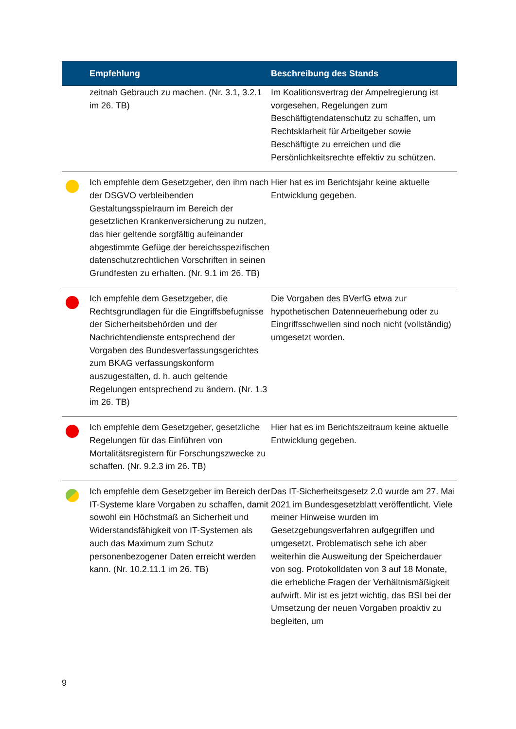| | Empfehlung | Beschreibung des Stands |
| --- | --- | --- |
| | zeitnah Gebrauch zu machen. (Nr. 3.1, 3.2.1 im 26. TB) | Im Koalitionsvertrag der Ampelregierung ist vorgesehen, Regelungen zum Beschäftigtendatenschutz zu schaffen, um Rechtsklarheit für Arbeitgeber sowie Beschäftigte zu erreichen und die Persönlichkeitsrechte effektiv zu schützen. |
| | Ich empfehle dem Gesetzgeber, den ihm nach der DSGVO verbleibenden Gestaltungsspielraum im Bereich der gesetzlichen Krankenversicherung zu nutzen, das hier geltende sorgfältig aufeinander abgestimmte Gefüge der bereichsspezifischen datenschutzrechtlichen Vorschriften in seinen Grundfesten zu erhalten. (Nr. 9.1 im 26. TB) | Hier hat es im Berichtsjahr keine aktuelle Entwicklung gegeben. |
| | Ich empfehle dem Gesetzgeber, die Rechtsgrundlagen für die Eingriffsbefugnisse der Sicherheitsbehörden und der Nachrichtendienste entsprechend der Vorgaben des Bundesverfassungsgerichtes zum BKAG verfassungskonform auszugestalten, d. h. auch geltende Regelungen entsprechend zu ändern. (Nr. 1.3 im 26. TB) | Die Vorgaben des BVerfG etwa zur hypothetischen Datenneuerhebung oder zu Eingriffsschwellen sind noch nicht (vollständig) umgesetzt worden. |
| | Ich empfehle dem Gesetzgeber, gesetzliche Regelungen für das Einführen von Mortalitätsregistern für Forschungszwecke zu schaffen. (Nr. 9.2.3 im 26. TB) | Hier hat es im Berichtszeitraum keine aktuelle Entwicklung gegeben. |
| | Ich empfehle dem Gesetzgeber im Bereich der IT-Systeme klare Vorgaben zu schaffen, damit sowohl ein Höchstmaß an Sicherheit und Widerstandsfähigkeit von IT-Systemen als auch das Maximum zum Schutz personenbezogener Daten erreicht werden kann. (Nr. 10.2.11.1 im 26. TB) | Das IT-Sicherheitsgesetz 2.0 wurde am 27. Mai 2021 im Bundesgesetzblatt veröffentlicht. Viele meiner Hinweise wurden im Gesetzgebungsverfahren aufgegriffen und umgesetzt. Problematisch sehe ich aber weiterhin die Ausweitung der Speicherdauer von sog. Protokolldaten von 3 auf 18 Monate, die erhebliche Fragen der Verhältnismäßigkeit aufwirft. Mir ist es jetzt wichtig, das BSI bei der Umsetzung der neuen Vorgaben proaktiv zu begleiten, um |
9